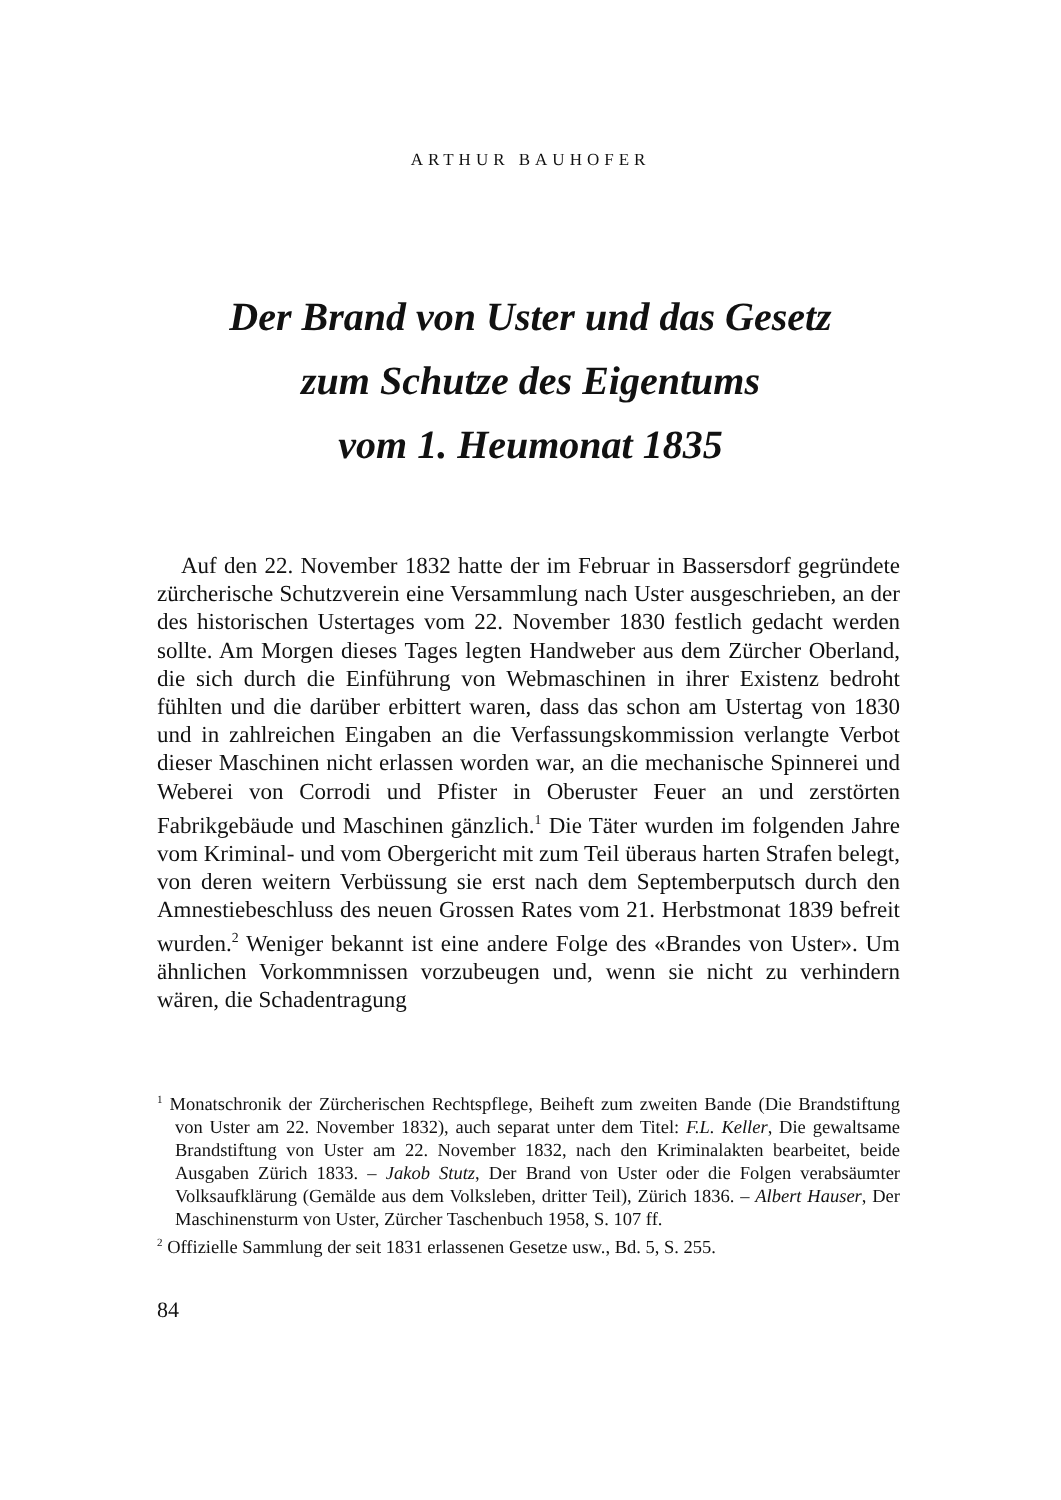ARTHUR BAUHOFER
Der Brand von Uster und das Gesetz
zum Schutze des Eigentums
vom 1. Heumonat 1835
Auf den 22. November 1832 hatte der im Februar in Bassersdorf gegründete zürcherische Schutzverein eine Versammlung nach Uster ausgeschrieben, an der des historischen Ustertages vom 22. November 1830 festlich gedacht werden sollte. Am Morgen dieses Tages legten Handweber aus dem Zürcher Oberland, die sich durch die Einführung von Webmaschinen in ihrer Existenz bedroht fühlten und die darüber erbittert waren, dass das schon am Ustertag von 1830 und in zahlreichen Eingaben an die Verfassungskommission verlangte Verbot dieser Maschinen nicht erlassen worden war, an die mechanische Spinnerei und Weberei von Corrodi und Pfister in Oberuster Feuer an und zerstörten Fabrikgebäude und Maschinen gänzlich.<sup>1</sup> Die Täter wurden im folgenden Jahre vom Kriminal- und vom Obergericht mit zum Teil überaus harten Strafen belegt, von deren weitern Verbüssung sie erst nach dem Septemberputsch durch den Amnestiebeschluss des neuen Grossen Rates vom 21. Herbstmonat 1839 befreit wurden.<sup>2</sup> Weniger bekannt ist eine andere Folge des «Brandes von Uster». Um ähnlichen Vorkommnissen vorzubeugen und, wenn sie nicht zu verhindern wären, die Schadentragung
<sup>1</sup> Monatschronik der Zürcherischen Rechtspflege, Beiheft zum zweiten Bande (Die Brandstiftung von Uster am 22. November 1832), auch separat unter dem Titel: F.L. Keller, Die gewaltsame Brandstiftung von Uster am 22. November 1832, nach den Kriminalakten bearbeitet, beide Ausgaben Zürich 1833. – Jakob Stutz, Der Brand von Uster oder die Folgen verabsäumter Volksaufklärung (Gemälde aus dem Volksleben, dritter Teil), Zürich 1836. – Albert Hauser, Der Maschinensturm von Uster, Zürcher Taschenbuch 1958, S. 107 ff.
<sup>2</sup> Offizielle Sammlung der seit 1831 erlassenen Gesetze usw., Bd. 5, S. 255.
84